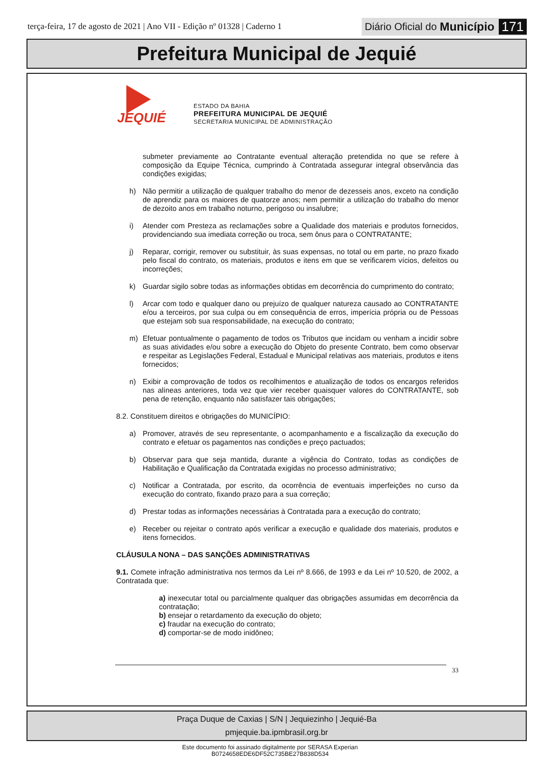terça-feira, 17 de agosto de 2021 | Ano VII - Edição nº 01328 | Caderno 1
Diário Oficial do Município 171
Prefeitura Municipal de Jequié
JEQUIÉ
ESTADO DA BAHIA
PREFEITURA MUNICIPAL DE JEQUIÉ
SECRETARIA MUNICIPAL DE ADMINISTRAÇÃO
submeter previamente ao Contratante eventual alteração pretendida no que se refere à composição da Equipe Técnica, cumprindo à Contratada assegurar integral observância das condições exigidas;
h) Não permitir a utilização de qualquer trabalho do menor de dezesseis anos, exceto na condição de aprendiz para os maiores de quatorze anos; nem permitir a utilização do trabalho do menor de dezoito anos em trabalho noturno, perigoso ou insalubre;
i) Atender com Presteza as reclamações sobre a Qualidade dos materiais e produtos fornecidos, providenciando sua imediata correção ou troca, sem ônus para o CONTRATANTE;
j) Reparar, corrigir, remover ou substituir, às suas expensas, no total ou em parte, no prazo fixado pelo fiscal do contrato, os materiais, produtos e itens em que se verificarem vícios, defeitos ou incorreções;
k) Guardar sigilo sobre todas as informações obtidas em decorrência do cumprimento do contrato;
l) Arcar com todo e qualquer dano ou prejuízo de qualquer natureza causado ao CONTRATANTE e/ou a terceiros, por sua culpa ou em consequência de erros, imperícia própria ou de Pessoas que estejam sob sua responsabilidade, na execução do contrato;
m) Efetuar pontualmente o pagamento de todos os Tributos que incidam ou venham a incidir sobre as suas atividades e/ou sobre a execução do Objeto do presente Contrato, bem como observar e respeitar as Legislações Federal, Estadual e Municipal relativas aos materiais, produtos e itens fornecidos;
n) Exibir a comprovação de todos os recolhimentos e atualização de todos os encargos referidos nas alíneas anteriores, toda vez que vier receber quaisquer valores do CONTRATANTE, sob pena de retenção, enquanto não satisfazer tais obrigações;
8.2. Constituem direitos e obrigações do MUNICÍPIO:
a) Promover, através de seu representante, o acompanhamento e a fiscalização da execução do contrato e efetuar os pagamentos nas condições e preço pactuados;
b) Observar para que seja mantida, durante a vigência do Contrato, todas as condições de Habilitação e Qualificação da Contratada exigidas no processo administrativo;
c) Notificar a Contratada, por escrito, da ocorrência de eventuais imperfeições no curso da execução do contrato, fixando prazo para a sua correção;
d) Prestar todas as informações necessárias à Contratada para a execução do contrato;
e) Receber ou rejeitar o contrato após verificar a execução e qualidade dos materiais, produtos e itens fornecidos.
CLÁUSULA NONA – DAS SANÇÕES ADMINISTRATIVAS
9.1. Comete infração administrativa nos termos da Lei nº 8.666, de 1993 e da Lei nº 10.520, de 2002, a Contratada que:
a) inexecutar total ou parcialmente qualquer das obrigações assumidas em decorrência da contratação;
b) ensejar o retardamento da execução do objeto;
c) fraudar na execução do contrato;
d) comportar-se de modo inidôneo;
33
Praça Duque de Caxias | S/N | Jequiezinho | Jequié-Ba
pmjequie.ba.ipmbrasil.org.br
Este documento foi assinado digitalmente por SERASA Experian
B0724658EDE6DF52C735BE27B838D534